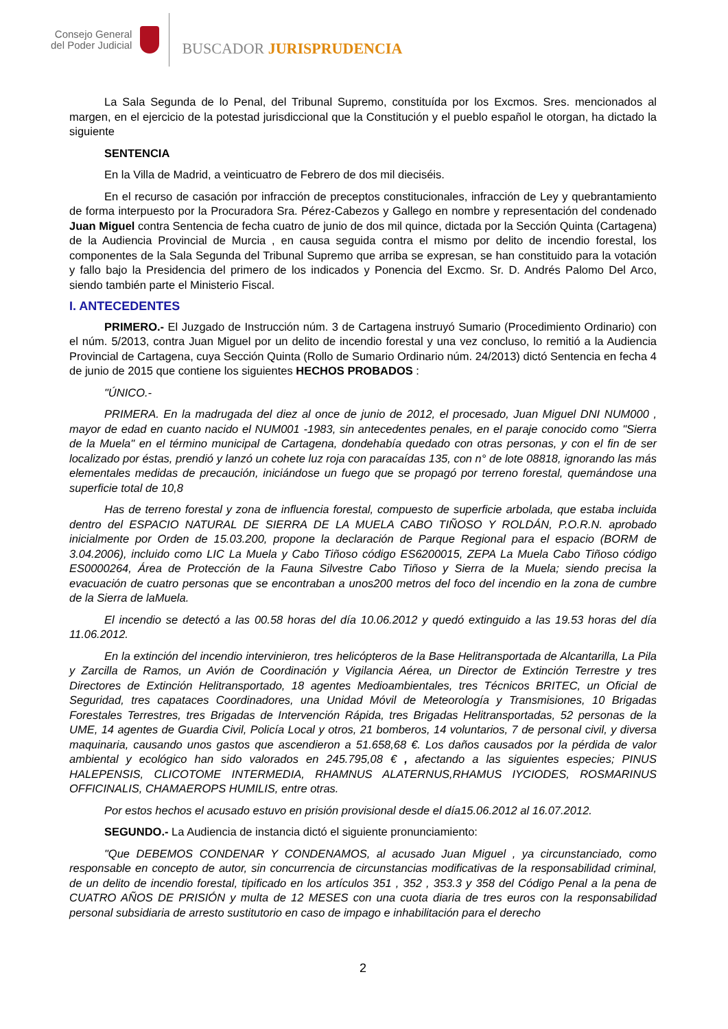Consejo General
del Poder Judicial
BUSCADOR JURISPRUDENCIA
La Sala Segunda de lo Penal, del Tribunal Supremo, constituída por los Excmos. Sres. mencionados al margen, en el ejercicio de la potestad jurisdiccional que la Constitución y el pueblo español le otorgan, ha dictado la siguiente
SENTENCIA
En la Villa de Madrid, a veinticuatro de Febrero de dos mil dieciséis.
En el recurso de casación por infracción de preceptos constitucionales, infracción de Ley y quebrantamiento de forma interpuesto por la Procuradora Sra. Pérez-Cabezos y Gallego en nombre y representación del condenado Juan Miguel contra Sentencia de fecha cuatro de junio de dos mil quince, dictada por la Sección Quinta (Cartagena) de la Audiencia Provincial de Murcia , en causa seguida contra el mismo por delito de incendio forestal, los componentes de la Sala Segunda del Tribunal Supremo que arriba se expresan, se han constituido para la votación y fallo bajo la Presidencia del primero de los indicados y Ponencia del Excmo. Sr. D. Andrés Palomo Del Arco, siendo también parte el Ministerio Fiscal.
I. ANTECEDENTES
PRIMERO.- El Juzgado de Instrucción núm. 3 de Cartagena instruyó Sumario (Procedimiento Ordinario) con el núm. 5/2013, contra Juan Miguel por un delito de incendio forestal y una vez concluso, lo remitió a la Audiencia Provincial de Cartagena, cuya Sección Quinta (Rollo de Sumario Ordinario núm. 24/2013) dictó Sentencia en fecha 4 de junio de 2015 que contiene los siguientes HECHOS PROBADOS :
"ÚNICO.-
PRIMERA. En la madrugada del diez al once de junio de 2012, el procesado, Juan Miguel DNI NUM000 , mayor de edad en cuanto nacido el NUM001 -1983, sin antecedentes penales, en el paraje conocido como "Sierra de la Muela" en el término municipal de Cartagena, dondehabía quedado con otras personas, y con el fin de ser localizado por éstas, prendió y lanzó un cohete luz roja con paracaídas 135, con n° de lote 08818, ignorando las más elementales medidas de precaución, iniciándose un fuego que se propagó por terreno forestal, quemándose una superficie total de 10,8
Has de terreno forestal y zona de influencia forestal, compuesto de superficie arbolada, que estaba incluida dentro del ESPACIO NATURAL DE SIERRA DE LA MUELA CABO TIÑOSO Y ROLDÁN, P.O.R.N. aprobado inicialmente por Orden de 15.03.200, propone la declaración de Parque Regional para el espacio (BORM de 3.04.2006), incluido como LIC La Muela y Cabo Tiñoso código ES6200015, ZEPA La Muela Cabo Tiñoso código ES0000264, Área de Protección de la Fauna Silvestre Cabo Tiñoso y Sierra de la Muela; siendo precisa la evacuación de cuatro personas que se encontraban a unos200 metros del foco del incendio en la zona de cumbre de la Sierra de laMuela.
El incendio se detectó a las 00.58 horas del día 10.06.2012 y quedó extinguido a las 19.53 horas del día 11.06.2012.
En la extinción del incendio intervinieron, tres helicópteros de la Base Helitransportada de Alcantarilla, La Pila y Zarcilla de Ramos, un Avión de Coordinación y Vigilancia Aérea, un Director de Extinción Terrestre y tres Directores de Extinción Helitransportado, 18 agentes Medioambientales, tres Técnicos BRITEC, un Oficial de Seguridad, tres capataces Coordinadores, una Unidad Móvil de Meteorología y Transmisiones, 10 Brigadas Forestales Terrestres, tres Brigadas de Intervención Rápida, tres Brigadas Helitransportadas, 52 personas de la UME, 14 agentes de Guardia Civil, Policía Local y otros, 21 bomberos, 14 voluntarios, 7 de personal civil, y diversa maquinaria, causando unos gastos que ascendieron a 51.658,68 €. Los daños causados por la pérdida de valor ambiental y ecológico han sido valorados en 245.795,08 € , afectando a las siguientes especies; PINUS HALEPENSIS, CLICOTOME INTERMEDIA, RHAMNUS ALATERNUS,RHAMUS IYCIODES, ROSMARINUS OFFICINALIS, CHAMAEROPS HUMILIS, entre otras.
Por estos hechos el acusado estuvo en prisión provisional desde el día15.06.2012 al 16.07.2012.
SEGUNDO.- La Audiencia de instancia dictó el siguiente pronunciamiento:
"Que DEBEMOS CONDENAR Y CONDENAMOS, al acusado Juan Miguel , ya circunstanciado, como responsable en concepto de autor, sin concurrencia de circunstancias modificativas de la responsabilidad criminal, de un delito de incendio forestal, tipificado en los artículos 351 , 352 , 353.3 y 358 del Código Penal a la pena de CUATRO AÑOS DE PRISIÓN y multa de 12 MESES con una cuota diaria de tres euros con la responsabilidad personal subsidiaria de arresto sustitutorio en caso de impago e inhabilitación para el derecho
2